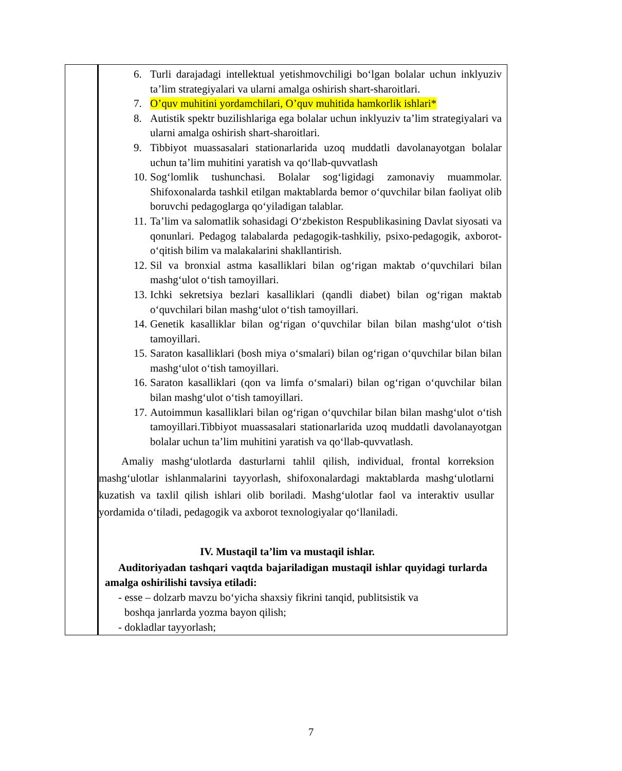| | 6. Turli darajadagi intellektual yetishmovchiligi bo‘lgan bolalar uchun inklyuziv ta’lim strategiyalari va ularni amalga oshirish shart-sharoitlari. 7. O’quv muhitini yordamchilari, O’quv muhitida hamkorlik ishlari* 8. Autistik spektr buzilishlariga ega bolalar uchun inklyuziv ta’lim strategiyalari va ularni amalga oshirish shart-sharoitlari. 9. Tibbiyot muassasalari stationarlarida uzoq muddatli davolanayotgan bolalar uchun ta’lim muhitini yaratish va qo‘llab-quvvatlash 10. Sog‘lomlik tushunchasi. Bolalar sog‘ligidagi zamonaviy muammolar. Shifoxonalarda tashkil etilgan maktablarda bemor o‘quvchilar bilan faoliyat olib boruvchi pedagoglarga qo‘yiladigan talablar. 11. Ta’lim va salomatlik sohasidagi O‘zbekiston Respublikasining Davlat siyosati va qonunlari. Pedagog talabalarda pedagogik-tashkiliy, psixo-pedagogik, axborot-o‘qitish bilim va malakalarini shakllantirish. 12. Sil va bronxial astma kasalliklari bilan og‘rigan maktab o‘quvchilari bilan mashg‘ulot o‘tish tamoyillari. 13. Ichki sekretsiya bezlari kasalliklari (qandli diabet) bilan og‘rigan maktab o‘quvchilari bilan mashg‘ulot o‘tish tamoyillari. 14. Genetik kasalliklar bilan og‘rigan o‘quvchilar bilan bilan mashg‘ulot o‘tish tamoyillari. 15. Saraton kasalliklari (bosh miya o‘smalari) bilan og‘rigan o‘quvchilar bilan bilan mashg‘ulot o‘tish tamoyillari. 16. Saraton kasalliklari (qon va limfa o‘smalari) bilan og‘rigan o‘quvchilar bilan bilan mashg‘ulot o‘tish tamoyillari. 17. Autoimmun kasalliklari bilan og‘rigan o‘quvchilar bilan bilan mashg‘ulot o‘tish tamoyillari.Tibbiyot muassasalari stationarlarida uzoq muddatli davolanayotgan bolalar uchun ta’lim muhitini yaratish va qo‘llab-quvvatlash. Amaliy mashg‘ulotlarda dasturlarni tahlil qilish, individual, frontal korreksion mashg‘ulotlar ishlanmalarini tayyorlash, shifoxonalardagi maktablarda mashg‘ulotlarni kuzatish va taxlil qilish ishlari olib boriladi. Mashg‘ulotlar faol va interaktiv usullar yordamida o‘tiladi, pedagogik va axborot texnologiyalar qo‘llaniladi. IV. Mustaqil ta’lim va mustaqil ishlar. Auditoriyadan tashqari vaqtda bajariladigan mustaqil ishlar quyidagi turlarda amalga oshirilishi tavsiya etiladi: - esse – dolzarb mavzu bo‘yicha shaxsiy fikrini tanqid, publitsistik va boshqa janrlarda yozma bayon qilish; - dokladlar tayyorlash; |
7